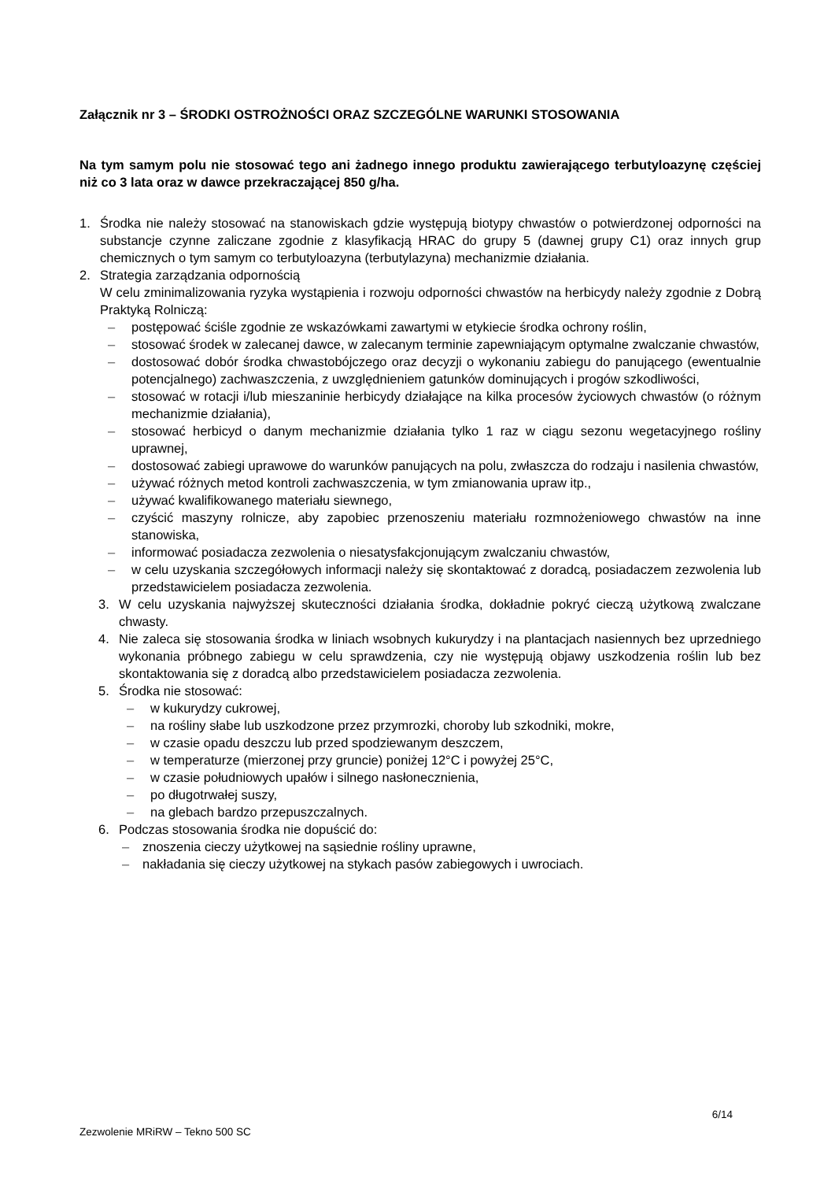Załącznik nr 3 – ŚRODKI OSTROŻNOŚCI ORAZ SZCZEGÓLNE WARUNKI STOSOWANIA
Na tym samym polu nie stosować tego ani żadnego innego produktu zawierającego terbutyloazynę częściej niż co 3 lata oraz w dawce przekraczającej 850 g/ha.
1. Środka nie należy stosować na stanowiskach gdzie występują biotypy chwastów o potwierdzonej odporności na substancje czynne zaliczane zgodnie z klasyfikacją HRAC do grupy 5 (dawnej grupy C1) oraz innych grup chemicznych o tym samym co terbutyloazyna (terbutylazyna) mechanizmie działania.
2. Strategia zarządzania odpornością
W celu zminimalizowania ryzyka wystąpienia i rozwoju odporności chwastów na herbicydy należy zgodnie z Dobrą Praktyką Rolniczą:
– postępować ściśle zgodnie ze wskazówkami zawartymi w etykiecie środka ochrony roślin,
– stosować środek w zalecanej dawce, w zalecanym terminie zapewniającym optymalne zwalczanie chwastów,
– dostosować dobór środka chwastobójczego oraz decyzji o wykonaniu zabiegu do panującego (ewentualnie potencjalnego) zachwaszczenia, z uwzględnieniem gatunków dominujących i progów szkodliwości,
– stosować w rotacji i/lub mieszaninie herbicydy działające na kilka procesów życiowych chwastów (o różnym mechanizmie działania),
– stosować herbicyd o danym mechanizmie działania tylko 1 raz w ciągu sezonu wegetacyjnego rośliny uprawnej,
– dostosować zabiegi uprawowe do warunków panujących na polu, zwłaszcza do rodzaju i nasilenia chwastów,
– używać różnych metod kontroli zachwaszczenia, w tym zmianowania upraw itp.,
– używać kwalifikowanego materiału siewnego,
– czyścić maszyny rolnicze, aby zapobiec przenoszeniu materiału rozmnożeniowego chwastów na inne stanowiska,
– informować posiadacza zezwolenia o niesatysfakcjonującym zwalczaniu chwastów,
– w celu uzyskania szczegółowych informacji należy się skontaktować z doradcą, posiadaczem zezwolenia lub przedstawicielem posiadacza zezwolenia.
3. W celu uzyskania najwyższej skuteczności działania środka, dokładnie pokryć cieczą użytkową zwalczane chwasty.
4. Nie zaleca się stosowania środka w liniach wsobnych kukurydzy i na plantacjach nasiennych bez uprzedniego wykonania próbnego zabiegu w celu sprawdzenia, czy nie występują objawy uszkodzenia roślin lub bez skontaktowania się z doradcą albo przedstawicielem posiadacza zezwolenia.
5. Środka nie stosować:
– w kukurydzy cukrowej,
– na rośliny słabe lub uszkodzone przez przymrozki, choroby lub szkodniki, mokre,
– w czasie opadu deszczu lub przed spodziewanym deszczem,
– w temperaturze (mierzonej przy gruncie) poniżej 12°C i powyżej 25°C,
– w czasie południowych upałów i silnego nasłonecznienia,
– po długotrwałej suszy,
– na glebach bardzo przepuszczalnych.
6. Podczas stosowania środka nie dopuścić do:
– znoszenia cieczy użytkowej na sąsiednie rośliny uprawne,
– nakładania się cieczy użytkowej na stykach pasów zabiegowych i uwrociach.
6/14
Zezwolenie MRiRW – Tekno 500 SC